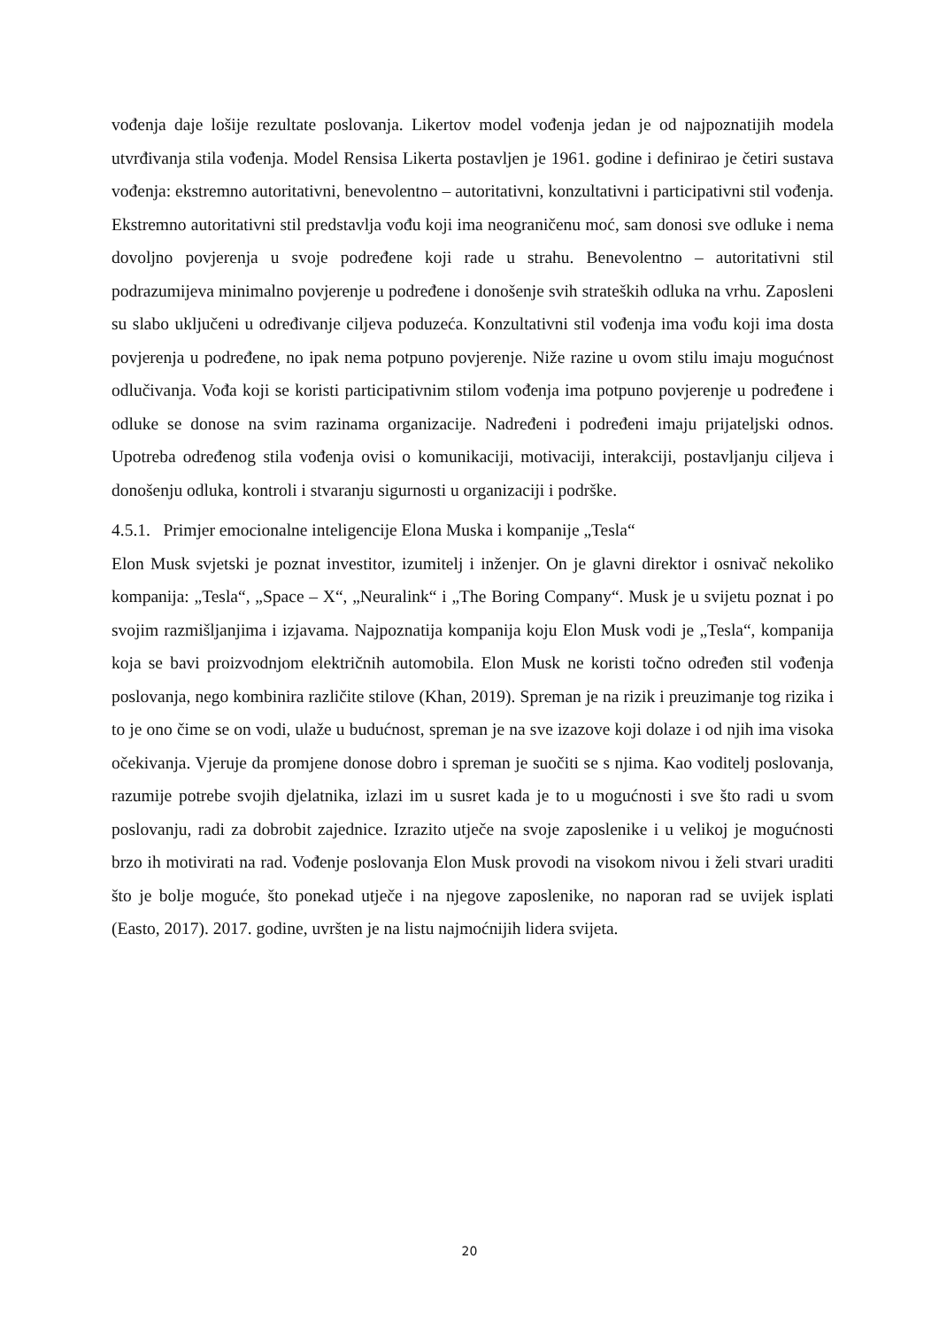vođenja daje lošije rezultate poslovanja. Likertov model vođenja jedan je od najpoznatijih modela utvrđivanja stila vođenja. Model Rensisa Likerta postavljen je 1961. godine i definirao je četiri sustava vođenja: ekstremno autoritativni, benevolentno – autoritativni, konzultativni i participativni stil vođenja. Ekstremno autoritativni stil predstavlja vođu koji ima neograničenu moć, sam donosi sve odluke i nema dovoljno povjerenja u svoje podređene koji rade u strahu. Benevolentno – autoritativni stil podrazumijeva minimalno povjerenje u podređene i donošenje svih strateških odluka na vrhu. Zaposleni su slabo uključeni u određivanje ciljeva poduzeća. Konzultativni stil vođenja ima vođu koji ima dosta povjerenja u podređene, no ipak nema potpuno povjerenje. Niže razine u ovom stilu imaju mogućnost odlučivanja. Vođa koji se koristi participativnim stilom vođenja ima potpuno povjerenje u podređene i odluke se donose na svim razinama organizacije. Nadređeni i podređeni imaju prijateljski odnos. Upotreba određenog stila vođenja ovisi o komunikaciji, motivaciji, interakciji, postavljanju ciljeva i donošenju odluka, kontroli i stvaranju sigurnosti u organizaciji i podrške.
4.5.1. Primjer emocionalne inteligencije Elona Muska i kompanije „Tesla“
Elon Musk svjetski je poznat investitor, izumitelj i inženjer. On je glavni direktor i osnivač nekoliko kompanija: „Tesla“, „Space – X“, „Neuralink“ i „The Boring Company“. Musk je u svijetu poznat i po svojim razmišljanjima i izjavama. Najpoznatija kompanija koju Elon Musk vodi je „Tesla“, kompanija koja se bavi proizvodnjom električnih automobila. Elon Musk ne koristi točno određen stil vođenja poslovanja, nego kombinira različite stilove (Khan, 2019). Spreman je na rizik i preuzimanje tog rizika i to je ono čime se on vodi, ulaže u budućnost, spreman je na sve izazove koji dolaze i od njih ima visoka očekivanja. Vjeruje da promjene donose dobro i spreman je suočiti se s njima. Kao voditelj poslovanja, razumije potrebe svojih djelatnika, izlazi im u susret kada je to u mogućnosti i sve što radi u svom poslovanju, radi za dobrobit zajednice. Izrazito utječe na svoje zaposlenike i u velikoj je mogućnosti brzo ih motivirati na rad. Vođenje poslovanja Elon Musk provodi na visokom nivou i želi stvari uraditi što je bolje moguće, što ponekad utječe i na njegove zaposlenike, no naporan rad se uvijek isplati (Easto, 2017). 2017. godine, uvršten je na listu najmoćnijih lidera svijeta.
20